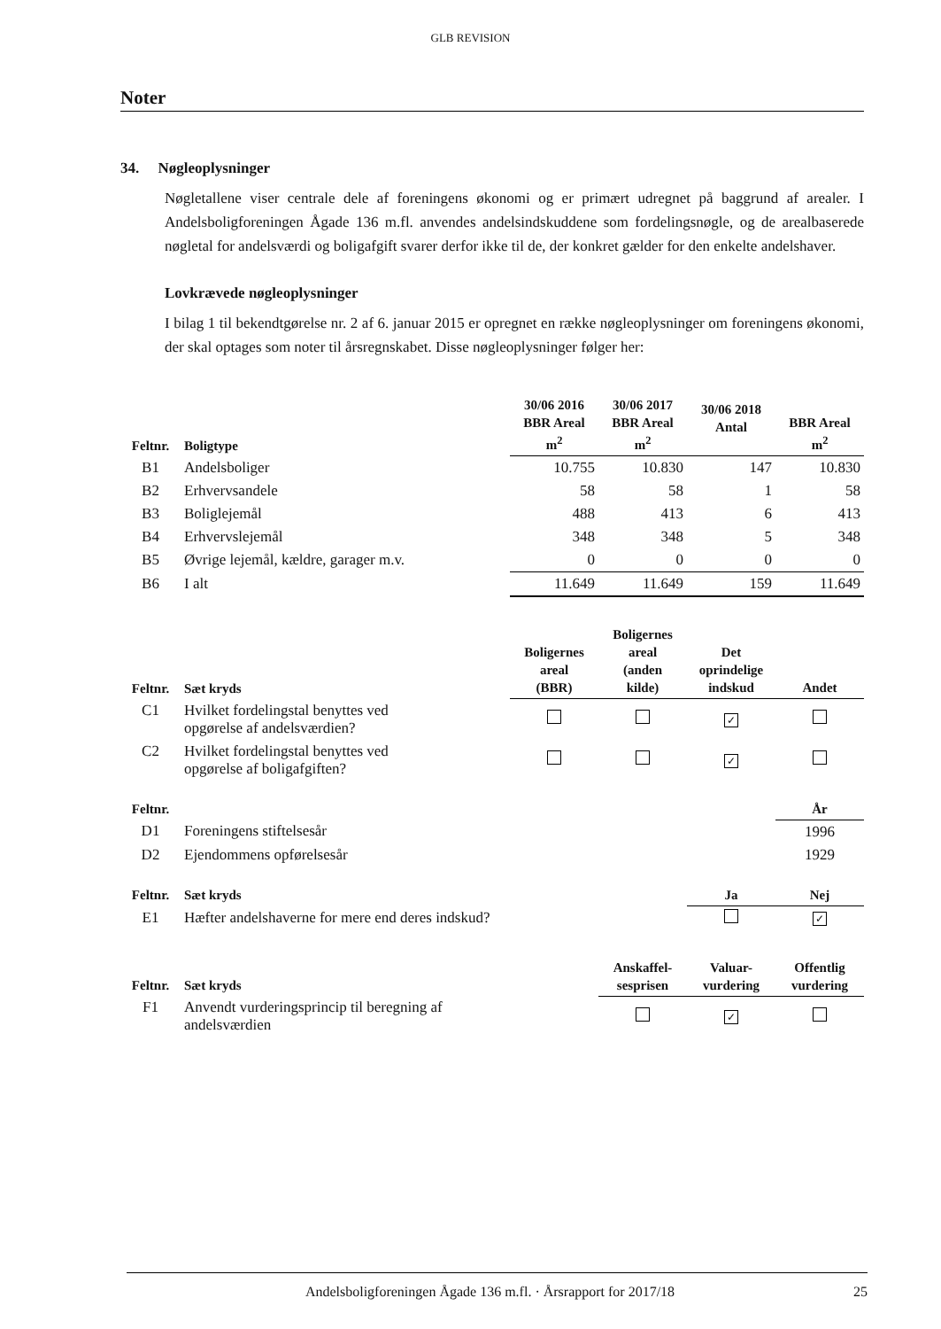GLB REVISION
Noter
34. Nøgleoplysninger
Nøgletallene viser centrale dele af foreningens økonomi og er primært udregnet på baggrund af arealer. I Andelsboligforeningen Ågade 136 m.fl. anvendes andelsindskuddene som fordelingsnøgle, og de arealbaserede nøgletal for andelsværdi og boligafgift svarer derfor ikke til de, der konkret gælder for den enkelte andelshaver.
Lovkrævede nøgleoplysninger
I bilag 1 til bekendtgørelse nr. 2 af 6. januar 2015 er opregnet en række nøgleoplysninger om foreningens økonomi, der skal optages som noter til årsregnskabet. Disse nøgleoplysninger følger her:
| Feltnr. | Boligtype | 30/06 2016 BBR Areal m<sup>2</sup> | 30/06 2017 BBR Areal m<sup>2</sup> | 30/06 2018 Antal | BBR Areal m<sup>2</sup> |
| --- | --- | --- | --- | --- | --- |
| B1 | Andelsboliger | 10.755 | 10.830 | 147 | 10.830 |
| B2 | Erhvervsandele | 58 | 58 | 1 | 58 |
| B3 | Boliglejemål | 488 | 413 | 6 | 413 |
| B4 | Erhvervslejemål | 348 | 348 | 5 | 348 |
| B5 | Øvrige lejemål, kældre, garager m.v. | 0 | 0 | 0 | 0 |
| B6 | I alt | 11.649 | 11.649 | 159 | 11.649 |
| Feltnr. | Sæt kryds | Boligernes areal (BBR) | Boligernes areal (anden kilde) | Det oprindelige indskud | Andet |
| --- | --- | --- | --- | --- | --- |
| C1 | Hvilket fordelingstal benyttes ved opgørelse af andelsværdien? | | | ✓ | |
| C2 | Hvilket fordelingstal benyttes ved opgørelse af boligafgiften? | | | ✓ | |
| Feltnr. | | År |
| --- | --- | --- |
| D1 | Foreningens stiftelsesår | 1996 |
| D2 | Ejendommens opførelsesår | 1929 |
| Feltnr. | Sæt kryds | Ja | Nej |
| --- | --- | --- | --- |
| E1 | Hæfter andelshaverne for mere end deres indskud? | | ✓ |
| Feltnr. | Sæt kryds | Anskaffel- sesprisen | Valuar- vurdering | Offentlig vurdering |
| --- | --- | --- | --- | --- |
| F1 | Anvendt vurderingsprincip til beregning af andelsværdien | | ✓ | |
Andelsboligforeningen Ågade 136 m.fl. · Årsrapport for 2017/18 25